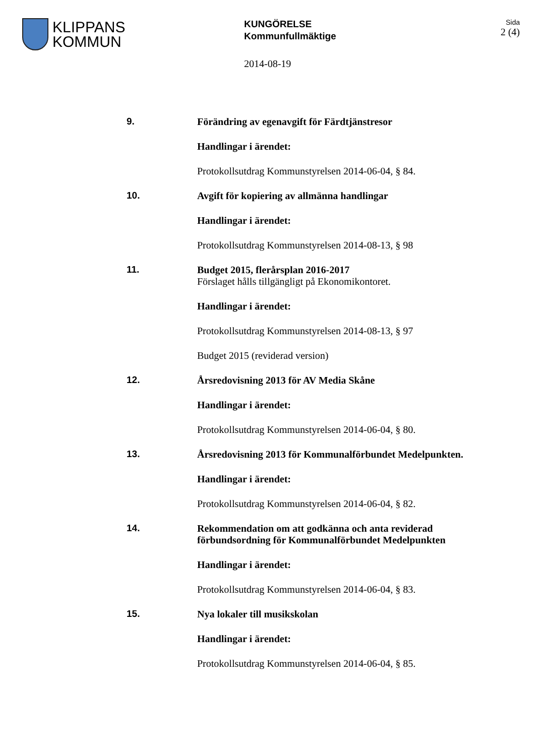KLIPPANS
KOMMUN
KUNGÖRELSE
Kommunfullmäktige
2014-08-19
Sida
2 (4)
9.
Förändring av egenavgift för Färdtjänstresor
Handlingar i ärendet:
Protokollsutdrag Kommunstyrelsen 2014-06-04, § 84.
10.
Avgift för kopiering av allmänna handlingar
Handlingar i ärendet:
Protokollsutdrag Kommunstyrelsen 2014-08-13, § 98
11.
Budget 2015, flerårsplan 2016-2017
Förslaget hålls tillgängligt på Ekonomikontoret.
Handlingar i ärendet:
Protokollsutdrag Kommunstyrelsen 2014-08-13, § 97
Budget 2015 (reviderad version)
12.
Årsredovisning 2013 för AV Media Skåne
Handlingar i ärendet:
Protokollsutdrag Kommunstyrelsen 2014-06-04, § 80.
13.
Årsredovisning 2013 för Kommunalförbundet Medelpunkten.
Handlingar i ärendet:
Protokollsutdrag Kommunstyrelsen 2014-06-04, § 82.
14.
Rekommendation om att godkänna och anta reviderad förbundsordning för Kommunalförbundet Medelpunkten
Handlingar i ärendet:
Protokollsutdrag Kommunstyrelsen 2014-06-04, § 83.
15.
Nya lokaler till musikskolan
Handlingar i ärendet:
Protokollsutdrag Kommunstyrelsen 2014-06-04, § 85.